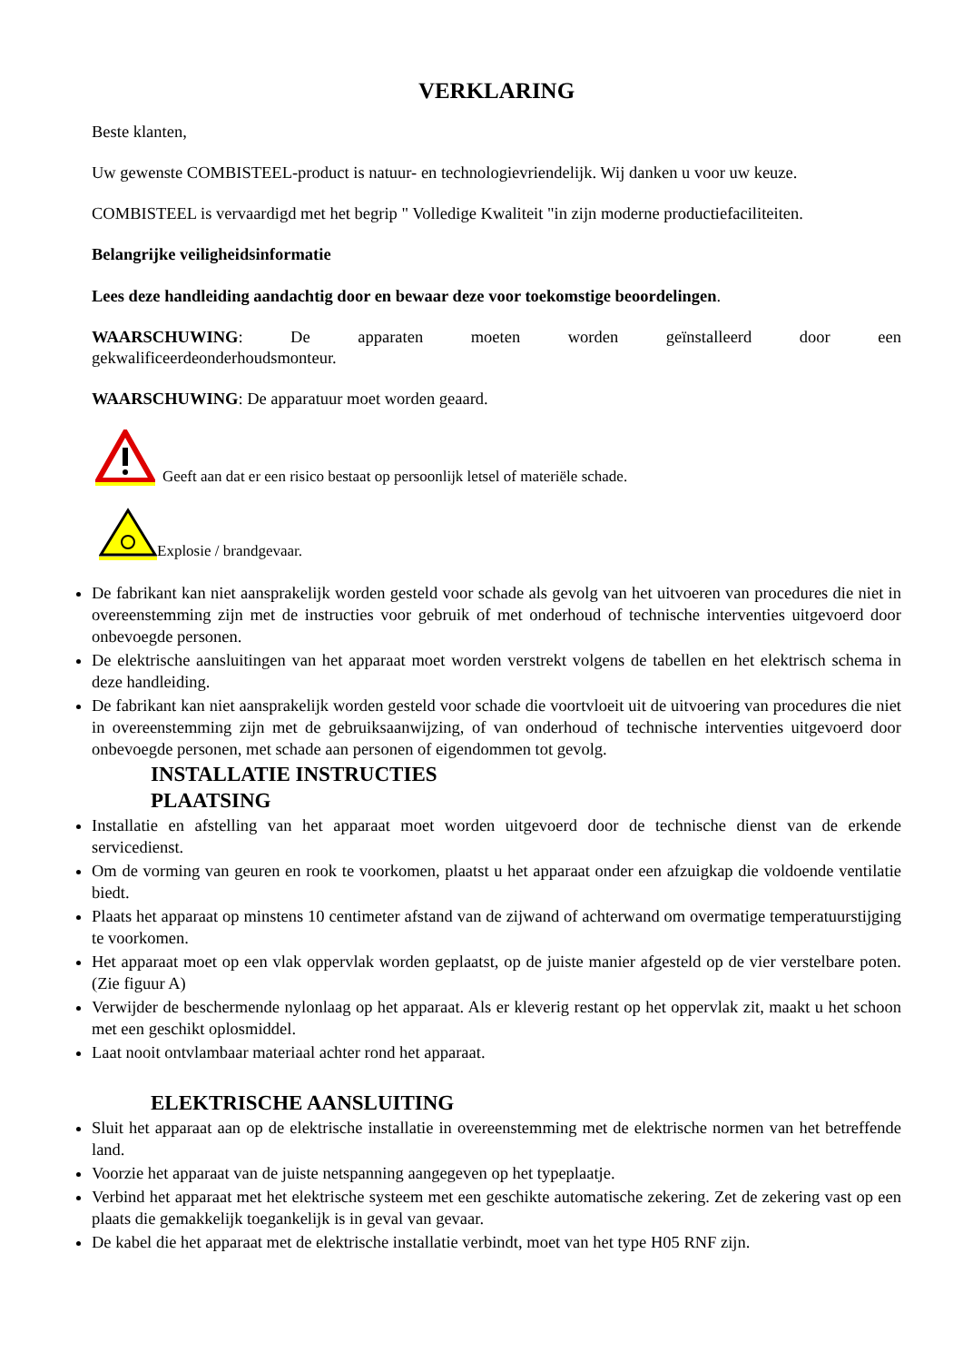VERKLARING
Beste klanten,
Uw gewenste COMBISTEEL-product is natuur- en technologievriendelijk. Wij danken u voor uw keuze.
COMBISTEEL is vervaardigd met het begrip " Volledige Kwaliteit "in zijn moderne productiefaciliteiten.
Belangrijke veiligheidsinformatie
Lees deze handleiding aandachtig door en bewaar deze voor toekomstige beoordelingen.
WAARSCHUWING: De apparaten moeten worden geïnstalleerd door een
gekwalificeerdeonderhoudsmonteur.
WAARSCHUWING: De apparatuur moet worden geaard.
Geeft aan dat er een risico bestaat op persoonlijk letsel of materiële schade.
Explosie / brandgevaar.
De fabrikant kan niet aansprakelijk worden gesteld voor schade als gevolg van het uitvoeren van procedures die niet in overeenstemming zijn met de instructies voor gebruik of met onderhoud of technische interventies uitgevoerd door onbevoegde personen.
De elektrische aansluitingen van het apparaat moet worden verstrekt volgens de tabellen en het elektrisch schema in deze handleiding.
De fabrikant kan niet aansprakelijk worden gesteld voor schade die voortvloeit uit de uitvoering van procedures die niet in overeenstemming zijn met de gebruiksaanwijzing, of van onderhoud of technische interventies uitgevoerd door onbevoegde personen, met schade aan personen of eigendommen tot gevolg.
INSTALLATIE INSTRUCTIES
PLAATSING
Installatie en afstelling van het apparaat moet worden uitgevoerd door de technische dienst van de erkende servicedienst.
Om de vorming van geuren en rook te voorkomen, plaatst u het apparaat onder een afzuigkap die voldoende ventilatie biedt.
Plaats het apparaat op minstens 10 centimeter afstand van de zijwand of achterwand om overmatige temperatuurstijging te voorkomen.
Het apparaat moet op een vlak oppervlak worden geplaatst, op de juiste manier afgesteld op de vier verstelbare poten. (Zie figuur A)
Verwijder de beschermende nylonlaag op het apparaat. Als er kleverig restant op het oppervlak zit, maakt u het schoon met een geschikt oplosmiddel.
Laat nooit ontvlambaar materiaal achter rond het apparaat.
ELEKTRISCHE AANSLUITING
Sluit het apparaat aan op de elektrische installatie in overeenstemming met de elektrische normen van het betreffende land.
Voorzie het apparaat van de juiste netspanning aangegeven op het typeplaatje.
Verbind het apparaat met het elektrische systeem met een geschikte automatische zekering. Zet de zekering vast op een plaats die gemakkelijk toegankelijk is in geval van gevaar.
De kabel die het apparaat met de elektrische installatie verbindt, moet van het type H05 RNF zijn.